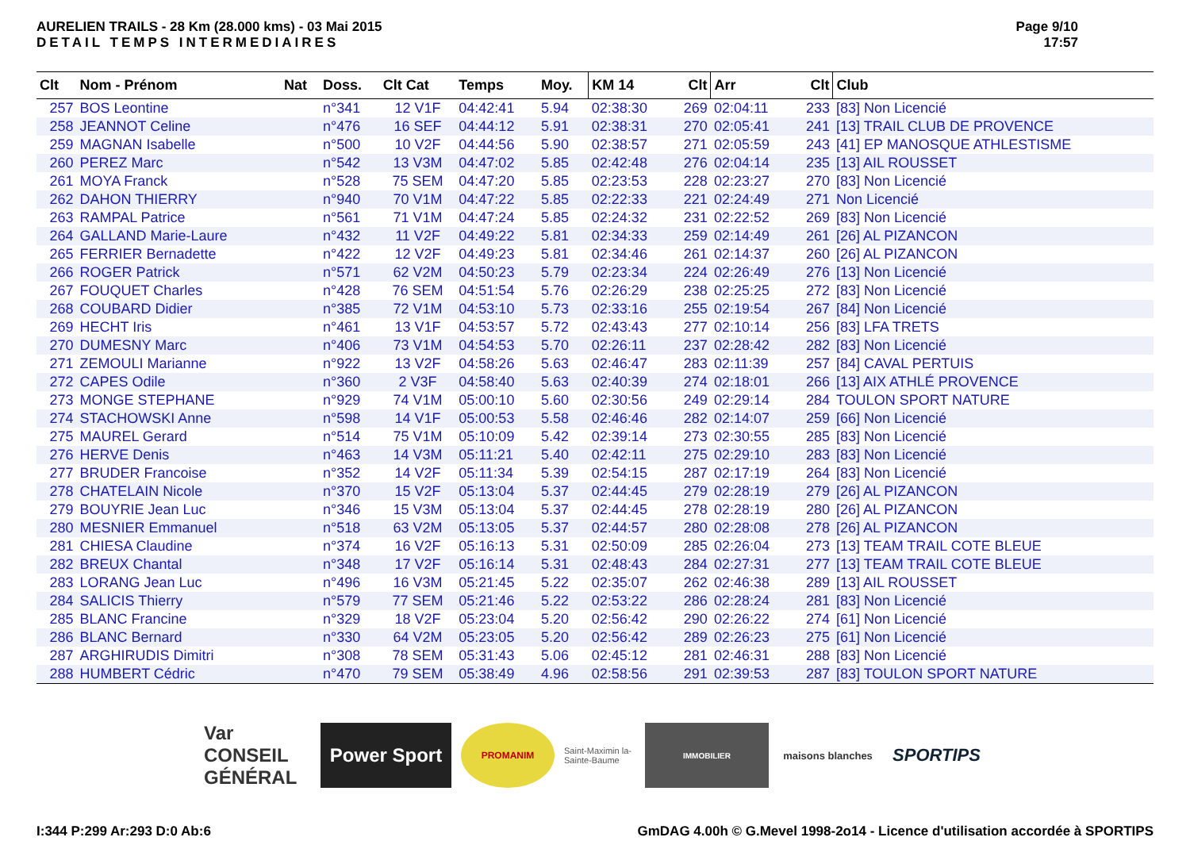AURELIEN TRAILS - 28 Km (28.000 kms) - 03 Mai 2015
DETAIL TEMPS INTERMEDIAIRES
Page 9/10
17:57
| Clt | Nom - Prénom | Nat | Doss. | Clt Cat | Temps | Moy. | KM 14 | Clt | Arr | Clt | Club |
| --- | --- | --- | --- | --- | --- | --- | --- | --- | --- | --- | --- |
| 257 | BOS Leontine | | n°341 | 12 V1F | 04:42:41 | 5.94 | 02:38:30 | 269 | 02:04:11 | 233 | [83] Non Licencié |
| 258 | JEANNOT Celine | | n°476 | 16 SEF | 04:44:12 | 5.91 | 02:38:31 | 270 | 02:05:41 | 241 | [13] TRAIL CLUB DE PROVENCE |
| 259 | MAGNAN Isabelle | | n°500 | 10 V2F | 04:44:56 | 5.90 | 02:38:57 | 271 | 02:05:59 | 243 | [41] EP MANOSQUE ATHLESTISME |
| 260 | PEREZ Marc | | n°542 | 13 V3M | 04:47:02 | 5.85 | 02:42:48 | 276 | 02:04:14 | 235 | [13] AIL ROUSSET |
| 261 | MOYA Franck | | n°528 | 75 SEM | 04:47:20 | 5.85 | 02:23:53 | 228 | 02:23:27 | 270 | [83] Non Licencié |
| 262 | DAHON THIERRY | | n°940 | 70 V1M | 04:47:22 | 5.85 | 02:22:33 | 221 | 02:24:49 | 271 | Non Licencié |
| 263 | RAMPAL Patrice | | n°561 | 71 V1M | 04:47:24 | 5.85 | 02:24:32 | 231 | 02:22:52 | 269 | [83] Non Licencié |
| 264 | GALLAND Marie-Laure | | n°432 | 11 V2F | 04:49:22 | 5.81 | 02:34:33 | 259 | 02:14:49 | 261 | [26] AL PIZANCON |
| 265 | FERRIER Bernadette | | n°422 | 12 V2F | 04:49:23 | 5.81 | 02:34:46 | 261 | 02:14:37 | 260 | [26] AL PIZANCON |
| 266 | ROGER Patrick | | n°571 | 62 V2M | 04:50:23 | 5.79 | 02:23:34 | 224 | 02:26:49 | 276 | [13] Non Licencié |
| 267 | FOUQUET Charles | | n°428 | 76 SEM | 04:51:54 | 5.76 | 02:26:29 | 238 | 02:25:25 | 272 | [83] Non Licencié |
| 268 | COUBARD Didier | | n°385 | 72 V1M | 04:53:10 | 5.73 | 02:33:16 | 255 | 02:19:54 | 267 | [84] Non Licencié |
| 269 | HECHT Iris | | n°461 | 13 V1F | 04:53:57 | 5.72 | 02:43:43 | 277 | 02:10:14 | 256 | [83] LFA TRETS |
| 270 | DUMESNY Marc | | n°406 | 73 V1M | 04:54:53 | 5.70 | 02:26:11 | 237 | 02:28:42 | 282 | [83] Non Licencié |
| 271 | ZEMOULI Marianne | | n°922 | 13 V2F | 04:58:26 | 5.63 | 02:46:47 | 283 | 02:11:39 | 257 | [84] CAVAL PERTUIS |
| 272 | CAPES Odile | | n°360 | 2 V3F | 04:58:40 | 5.63 | 02:40:39 | 274 | 02:18:01 | 266 | [13] AIX ATHLÉ PROVENCE |
| 273 | MONGE STEPHANE | | n°929 | 74 V1M | 05:00:10 | 5.60 | 02:30:56 | 249 | 02:29:14 | 284 | TOULON SPORT NATURE |
| 274 | STACHOWSKI Anne | | n°598 | 14 V1F | 05:00:53 | 5.58 | 02:46:46 | 282 | 02:14:07 | 259 | [66] Non Licencié |
| 275 | MAUREL Gerard | | n°514 | 75 V1M | 05:10:09 | 5.42 | 02:39:14 | 273 | 02:30:55 | 285 | [83] Non Licencié |
| 276 | HERVE Denis | | n°463 | 14 V3M | 05:11:21 | 5.40 | 02:42:11 | 275 | 02:29:10 | 283 | [83] Non Licencié |
| 277 | BRUDER Francoise | | n°352 | 14 V2F | 05:11:34 | 5.39 | 02:54:15 | 287 | 02:17:19 | 264 | [83] Non Licencié |
| 278 | CHATELAIN Nicole | | n°370 | 15 V2F | 05:13:04 | 5.37 | 02:44:45 | 279 | 02:28:19 | 279 | [26] AL PIZANCON |
| 279 | BOUYRIE Jean Luc | | n°346 | 15 V3M | 05:13:04 | 5.37 | 02:44:45 | 278 | 02:28:19 | 280 | [26] AL PIZANCON |
| 280 | MESNIER Emmanuel | | n°518 | 63 V2M | 05:13:05 | 5.37 | 02:44:57 | 280 | 02:28:08 | 278 | [26] AL PIZANCON |
| 281 | CHIESA Claudine | | n°374 | 16 V2F | 05:16:13 | 5.31 | 02:50:09 | 285 | 02:26:04 | 273 | [13] TEAM TRAIL COTE BLEUE |
| 282 | BREUX Chantal | | n°348 | 17 V2F | 05:16:14 | 5.31 | 02:48:43 | 284 | 02:27:31 | 277 | [13] TEAM TRAIL COTE BLEUE |
| 283 | LORANG Jean Luc | | n°496 | 16 V3M | 05:21:45 | 5.22 | 02:35:07 | 262 | 02:46:38 | 289 | [13] AIL ROUSSET |
| 284 | SALICIS Thierry | | n°579 | 77 SEM | 05:21:46 | 5.22 | 02:53:22 | 286 | 02:28:24 | 281 | [83] Non Licencié |
| 285 | BLANC Francine | | n°329 | 18 V2F | 05:23:04 | 5.20 | 02:56:42 | 290 | 02:26:22 | 274 | [61] Non Licencié |
| 286 | BLANC Bernard | | n°330 | 64 V2M | 05:23:05 | 5.20 | 02:56:42 | 289 | 02:26:23 | 275 | [61] Non Licencié |
| 287 | ARGHIRUDIS Dimitri | | n°308 | 78 SEM | 05:31:43 | 5.06 | 02:45:12 | 281 | 02:46:31 | 288 | [83] Non Licencié |
| 288 | HUMBERT Cédric | | n°470 | 79 SEM | 05:38:49 | 4.96 | 02:58:56 | 291 | 02:39:53 | 287 | [83] TOULON SPORT NATURE |
Var CONSEIL GÉNÉRAL
Power Sport
PROMANIM
Saint-Maximin la-Sainte-Baume
IMMOBILIER
maisons blanches
SPORTIPS
I:344 P:299 Ar:293 D:0 Ab:6 GmDAG 4.00h © G.Mevel 1998-2o14 - Licence d'utilisation accordée à SPORTIPS